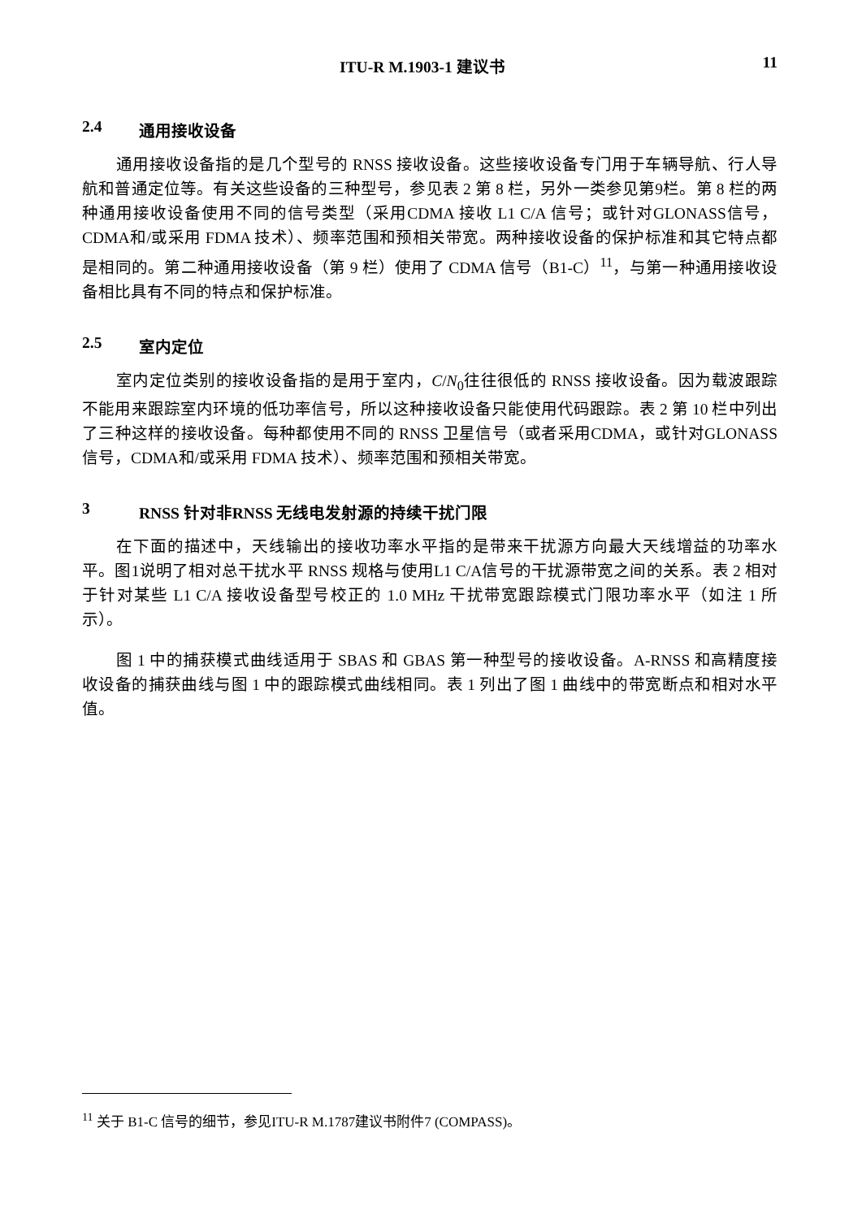ITU-R M.1903-1 建议书 11
2.4 通用接收设备
通用接收设备指的是几个型号的 RNSS 接收设备。这些接收设备专门用于车辆导航、行人导航和普通定位等。有关这些设备的三种型号，参见表 2 第 8 栏，另外一类参见第9栏。第 8 栏的两种通用接收设备使用不同的信号类型（采用CDMA 接收 L1 C/A 信号；或针对GLONASS信号，CDMA和/或采用 FDMA 技术）、频率范围和预相关带宽。两种接收设备的保护标准和其它特点都是相同的。第二种通用接收设备（第 9 栏）使用了 CDMA 信号（B1-C）<sup>11</sup>，与第一种通用接收设备相比具有不同的特点和保护标准。
2.5 室内定位
室内定位类别的接收设备指的是用于室内，C/N<sub>0</sub>往往很低的 RNSS 接收设备。因为载波跟踪不能用来跟踪室内环境的低功率信号，所以这种接收设备只能使用代码跟踪。表 2 第 10 栏中列出了三种这样的接收设备。每种都使用不同的 RNSS 卫星信号（或者采用CDMA，或针对GLONASS信号，CDMA和/或采用 FDMA 技术）、频率范围和预相关带宽。
3 RNSS 针对非RNSS 无线电发射源的持续干扰门限
在下面的描述中，天线输出的接收功率水平指的是带来干扰源方向最大天线增益的功率水平。图1说明了相对总干扰水平 RNSS 规格与使用L1 C/A信号的干扰源带宽之间的关系。表 2 相对于针对某些 L1 C/A 接收设备型号校正的 1.0 MHz 干扰带宽跟踪模式门限功率水平（如注 1 所示）。
图 1 中的捕获模式曲线适用于 SBAS 和 GBAS 第一种型号的接收设备。A-RNSS 和高精度接收设备的捕获曲线与图 1 中的跟踪模式曲线相同。表 1 列出了图 1 曲线中的带宽断点和相对水平值。
<sup>11</sup> 关于 B1-C 信号的细节，参见ITU-R M.1787建议书附件7 (COMPASS)。